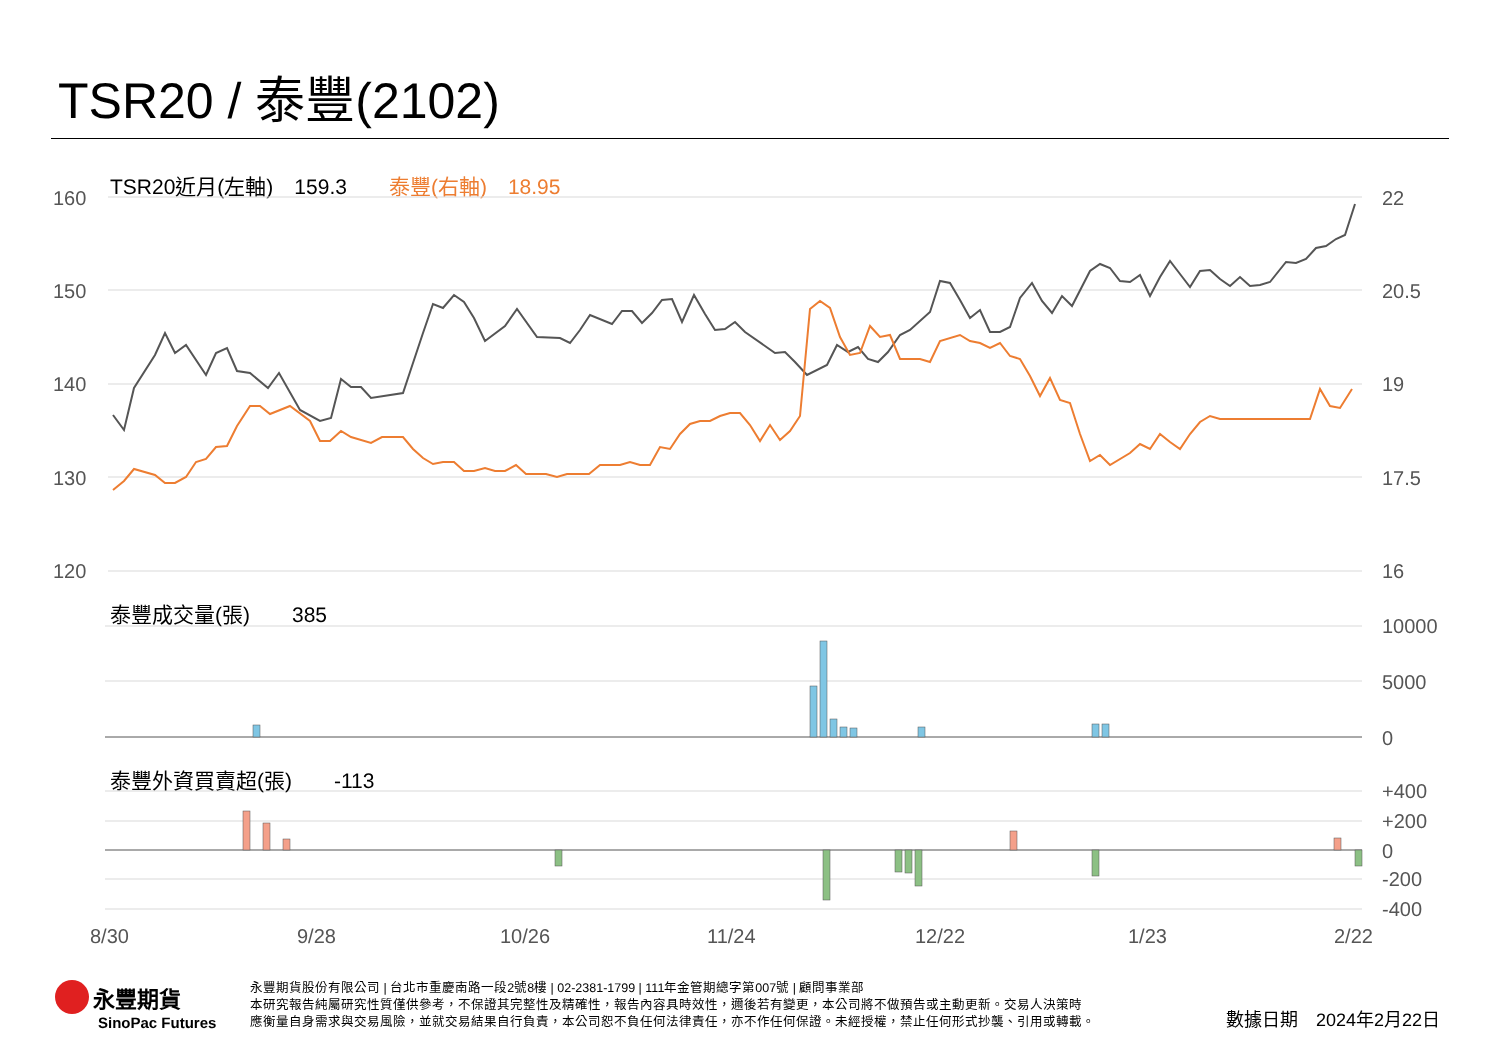TSR20 / 泰豐(2102)
TSR20近月(左軸)　159.3　　泰豐(右軸)　18.95
160
150
140
130
120
22
20.5
19
17.5
16
泰豐成交量(張)　　385
10000
5000
0
泰豐外資買賣超(張)　　-113
+400
+200
0
-200
-400
8/30 9/28 10/26 11/24 12/22 1/23 2/22
永豐期貨
SinoPac Futures
永豐期貨股份有限公司 | 台北市重慶南路一段2號8樓 | 02-2381-1799 | 111年金管期總字第007號 | 顧問事業部
本研究報告純屬研究性質僅供參考，不保證其完整性及精確性，報告內容具時效性，邇後若有變更，本公司將不做預告或主動更新。交易人決策時
應衡量自身需求與交易風險，並就交易結果自行負責，本公司恕不負任何法律責任，亦不作任何保證。未經授權，禁止任何形式抄襲、引用或轉載。
數據日期　2024年2月22日